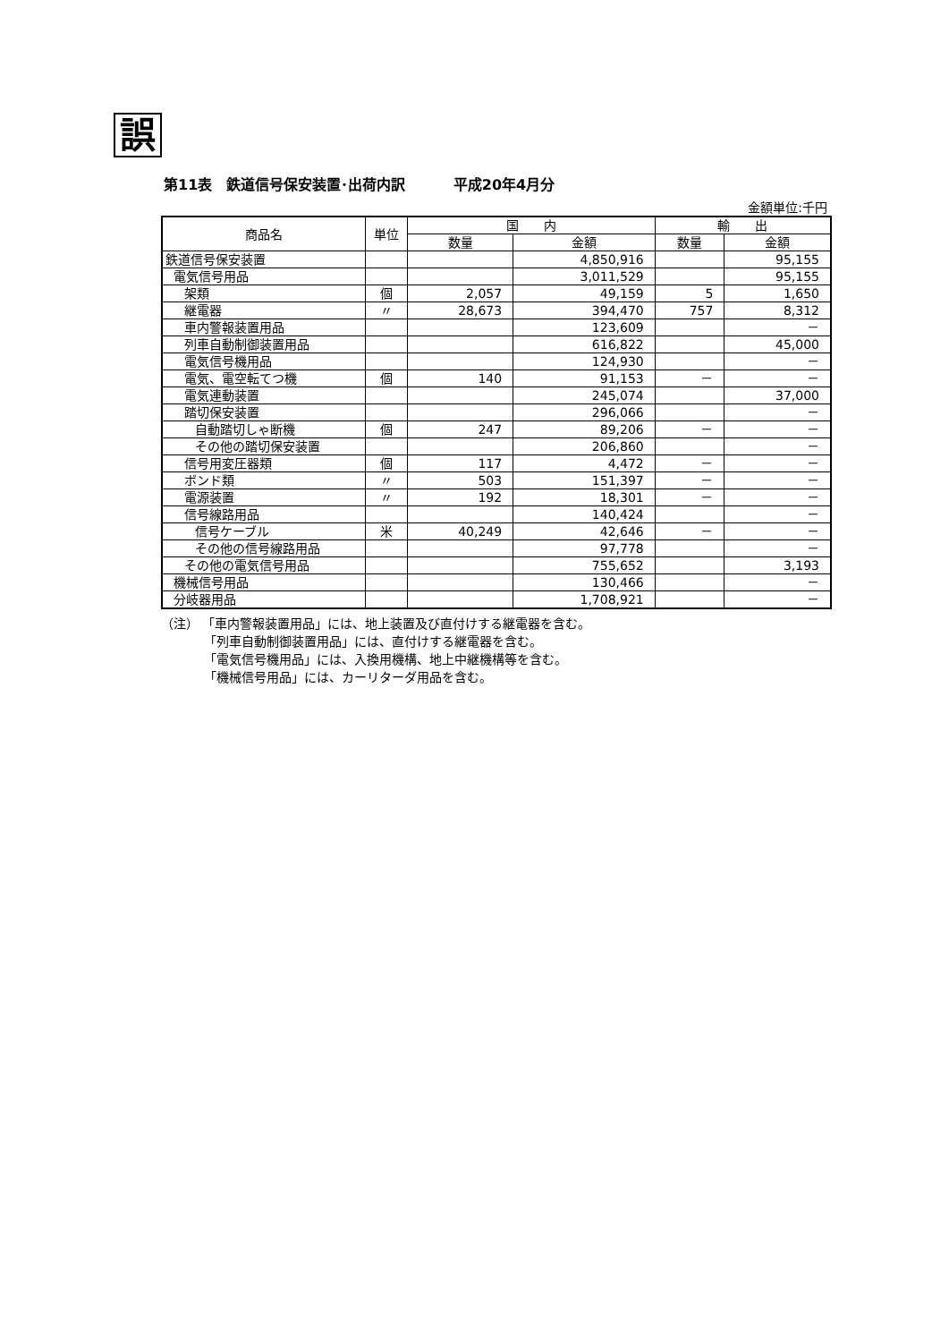誤
第11表　鉄道信号保安装置･出荷内訳　　　 平成20年4月分
金額単位:千円
| 商品名 | 単位 | 国 内 | | 輸 出 | |
| --- | --- | --- | --- | --- | --- |
| | | 数量 | 金額 | 数量 | 金額 |
| 鉄道信号保安装置 | | | 4,850,916 | | 95,155 |
| 電気信号用品 | | | 3,011,529 | | 95,155 |
| 架類 | 個 | 2,057 | 49,159 | 5 | 1,650 |
| 継電器 | 〃 | 28,673 | 394,470 | 757 | 8,312 |
| 車内警報装置用品 | | | 123,609 | | － |
| 列車自動制御装置用品 | | | 616,822 | | 45,000 |
| 電気信号機用品 | | | 124,930 | | － |
| 電気、電空転てつ機 | 個 | 140 | 91,153 | － | － |
| 電気連動装置 | | | 245,074 | | 37,000 |
| 踏切保安装置 | | | 296,066 | | － |
| 自動踏切しゃ断機 | 個 | 247 | 89,206 | － | － |
| その他の踏切保安装置 | | | 206,860 | | － |
| 信号用変圧器類 | 個 | 117 | 4,472 | － | － |
| ボンド類 | 〃 | 503 | 151,397 | － | － |
| 電源装置 | 〃 | 192 | 18,301 | － | － |
| 信号線路用品 | | | 140,424 | | － |
| 信号ケーブル | 米 | 40,249 | 42,646 | － | － |
| その他の信号線路用品 | | | 97,778 | | － |
| その他の電気信号用品 | | | 755,652 | | 3,193 |
| 機械信号用品 | | | 130,466 | | － |
| 分岐器用品 | | | 1,708,921 | | － |
（注） 「車内警報装置用品」には、地上装置及び直付けする継電器を含む。
「列車自動制御装置用品」には、直付けする継電器を含む。
「電気信号機用品」には、入換用機構、地上中継機構等を含む。
「機械信号用品」には、カーリターダ用品を含む。